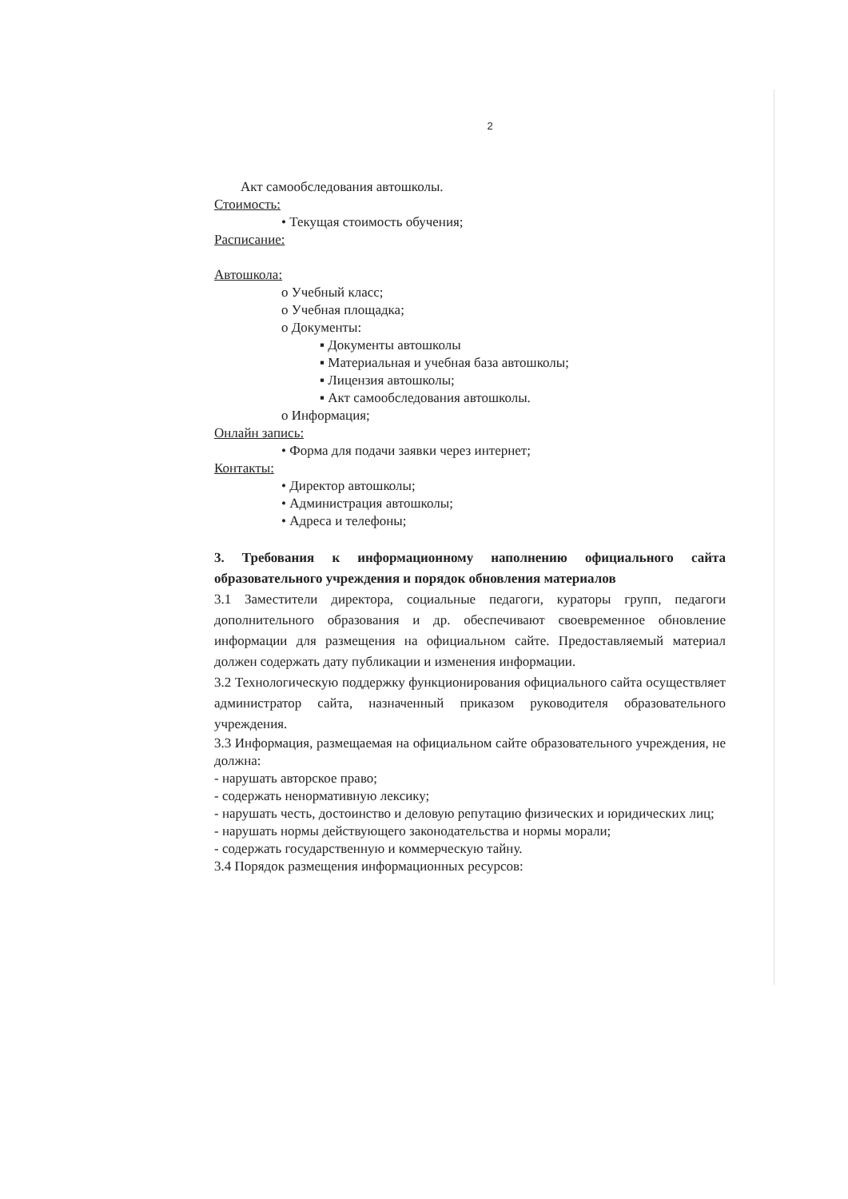2
Акт самообследования автошколы.
Стоимость:
• Текущая стоимость обучения;
Расписание:
Автошкола:
o Учебный класс;
o Учебная площадка;
o Документы:
▪ Документы автошколы
▪ Материальная и учебная база автошколы;
▪ Лицензия автошколы;
▪ Акт самообследования автошколы.
o Информация;
Онлайн запись:
• Форма для подачи заявки через интернет;
Контакты:
• Директор автошколы;
• Администрация автошколы;
• Адреса и телефоны;
3. Требования к информационному наполнению официального сайта образовательного учреждения и порядок обновления материалов
3.1 Заместители директора, социальные педагоги, кураторы групп, педагоги дополнительного образования и др. обеспечивают своевременное обновление информации для размещения на официальном сайте. Предоставляемый материал должен содержать дату публикации и изменения информации.
3.2 Технологическую поддержку функционирования официального сайта осуществляет администратор сайта, назначенный приказом руководителя образовательного учреждения.
3.3 Информация, размещаемая на официальном сайте образовательного учреждения, не должна:
- нарушать авторское право;
- содержать ненормативную лексику;
- нарушать честь, достоинство и деловую репутацию физических и юридических лиц;
- нарушать нормы действующего законодательства и нормы морали;
- содержать государственную и коммерческую тайну.
3.4 Порядок размещения информационных ресурсов: